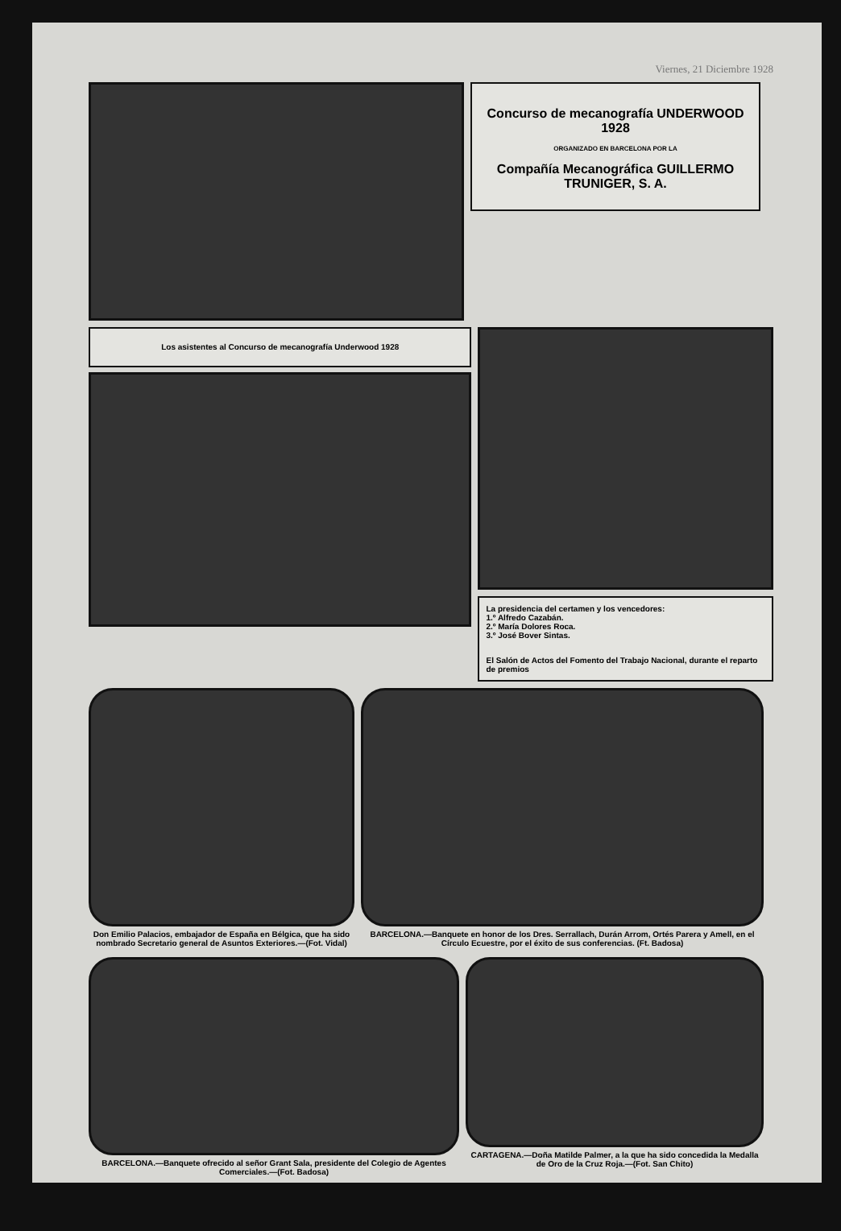Viernes, 21 Diciembre 1928
Concurso de mecanografía UNDERWOOD 1928
ORGANIZADO EN BARCELONA POR LA
Compañía Mecanográfica GUILLERMO TRUNIGER, S. A.
Los asistentes al Concurso de mecanografía Underwood 1928
La presidencia del certamen y los vencedores:
1.º Alfredo Cazabán.
2.º María Dolores Roca.
3.º José Bover Sintas.
El Salón de Actos del Fomento del Trabajo Nacional, durante el reparto de premios
Don Emilio Palacios, embajador de España en Bélgica, que ha sido nombrado Secretario general de Asuntos Exteriores.—(Fot. Vidal)
BARCELONA.—Banquete en honor de los Dres. Serrallach, Durán Arrom, Ortés Parera y Amell, en el Círculo Ecuestre, por el éxito de sus conferencias. (Ft. Badosa)
BARCELONA.—Banquete ofrecido al señor Grant Sala, presidente del Colegio de Agentes Comerciales.—(Fot. Badosa)
CARTAGENA.—Doña Matilde Palmer, a la que ha sido concedida la Medalla de Oro de la Cruz Roja.—(Fot. San Chito)